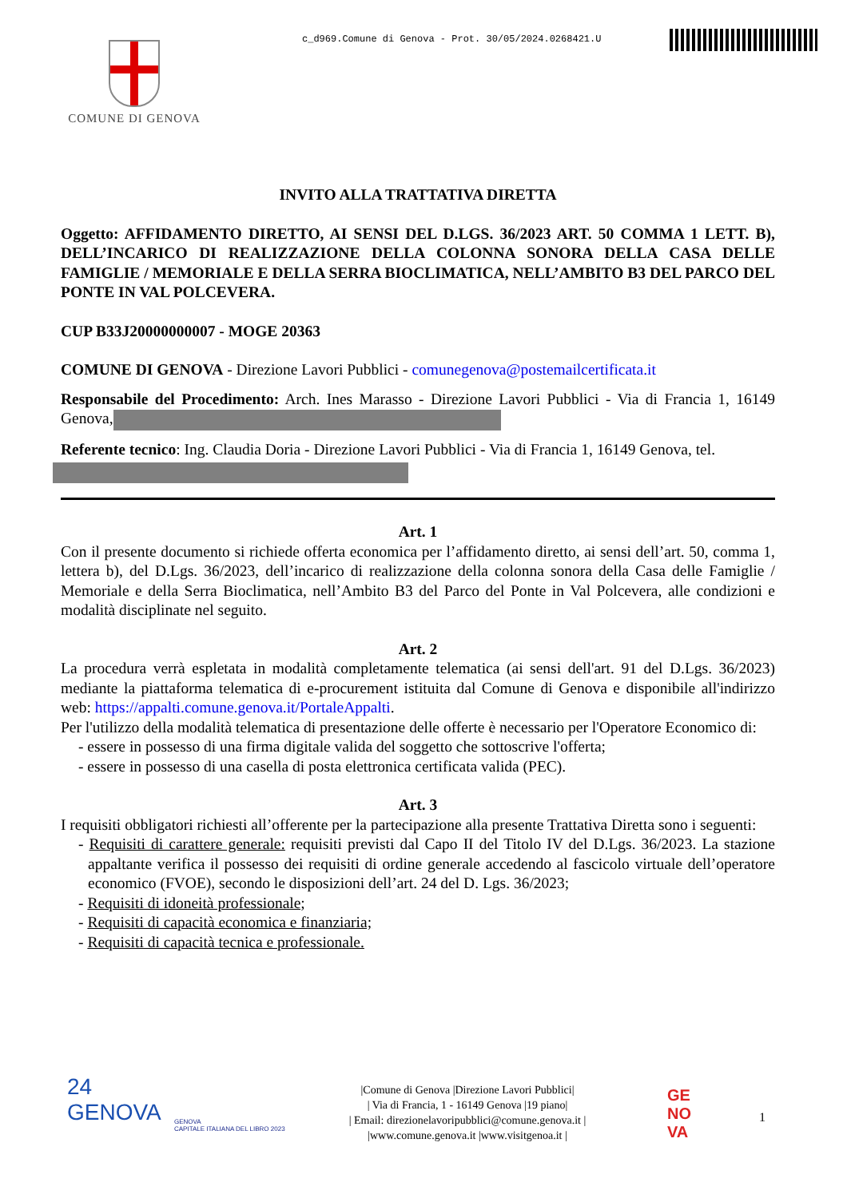c_d969.Comune di Genova - Prot. 30/05/2024.0268421.U
COMUNE DI GENOVA
INVITO ALLA TRATTATIVA DIRETTA
Oggetto: AFFIDAMENTO DIRETTO, AI SENSI DEL D.LGS. 36/2023 ART. 50 COMMA 1 LETT. B), DELL’INCARICO DI REALIZZAZIONE DELLA COLONNA SONORA DELLA CASA DELLE FAMIGLIE / MEMORIALE E DELLA SERRA BIOCLIMATICA, NELL’AMBITO B3 DEL PARCO DEL PONTE IN VAL POLCEVERA.
CUP B33J20000000007 - MOGE 20363
COMUNE DI GENOVA - Direzione Lavori Pubblici - comunegenova@postemailcertificata.it
Responsabile del Procedimento: Arch. Ines Marasso - Direzione Lavori Pubblici - Via di Francia 1, 16149 Genova,
Referente tecnico: Ing. Claudia Doria - Direzione Lavori Pubblici - Via di Francia 1, 16149 Genova, tel.
Art. 1
Con il presente documento si richiede offerta economica per l’affidamento diretto, ai sensi dell’art. 50, comma 1, lettera b), del D.Lgs. 36/2023, dell’incarico di realizzazione della colonna sonora della Casa delle Famiglie / Memoriale e della Serra Bioclimatica, nell’Ambito B3 del Parco del Ponte in Val Polcevera, alle condizioni e modalità disciplinate nel seguito.
Art. 2
La procedura verrà espletata in modalità completamente telematica (ai sensi dell'art. 91 del D.Lgs. 36/2023) mediante la piattaforma telematica di e-procurement istituita dal Comune di Genova e disponibile all'indirizzo web: https://appalti.comune.genova.it/PortaleAppalti.
Per l'utilizzo della modalità telematica di presentazione delle offerte è necessario per l'Operatore Economico di:
- essere in possesso di una firma digitale valida del soggetto che sottoscrive l'offerta;
- essere in possesso di una casella di posta elettronica certificata valida (PEC).
Art. 3
I requisiti obbligatori richiesti all’offerente per la partecipazione alla presente Trattativa Diretta sono i seguenti:
- Requisiti di carattere generale: requisiti previsti dal Capo II del Titolo IV del D.Lgs. 36/2023. La stazione appaltante verifica il possesso dei requisiti di ordine generale accedendo al fascicolo virtuale dell’operatore economico (FVOE), secondo le disposizioni dell’art. 24 del D. Lgs. 36/2023;
- Requisiti di idoneità professionale;
- Requisiti di capacità economica e finanziaria;
- Requisiti di capacità tecnica e professionale.
24
GENOVA
GENOVA
CAPITALE ITALIANA DEL LIBRO 2023
|Comune di Genova |Direzione Lavori Pubblici|
| Via di Francia, 1 - 16149 Genova |19 piano|
| Email: direzionelavoripubblici@comune.genova.it |
|www.comune.genova.it |www.visitgenoa.it |
GE
NO
VA
1